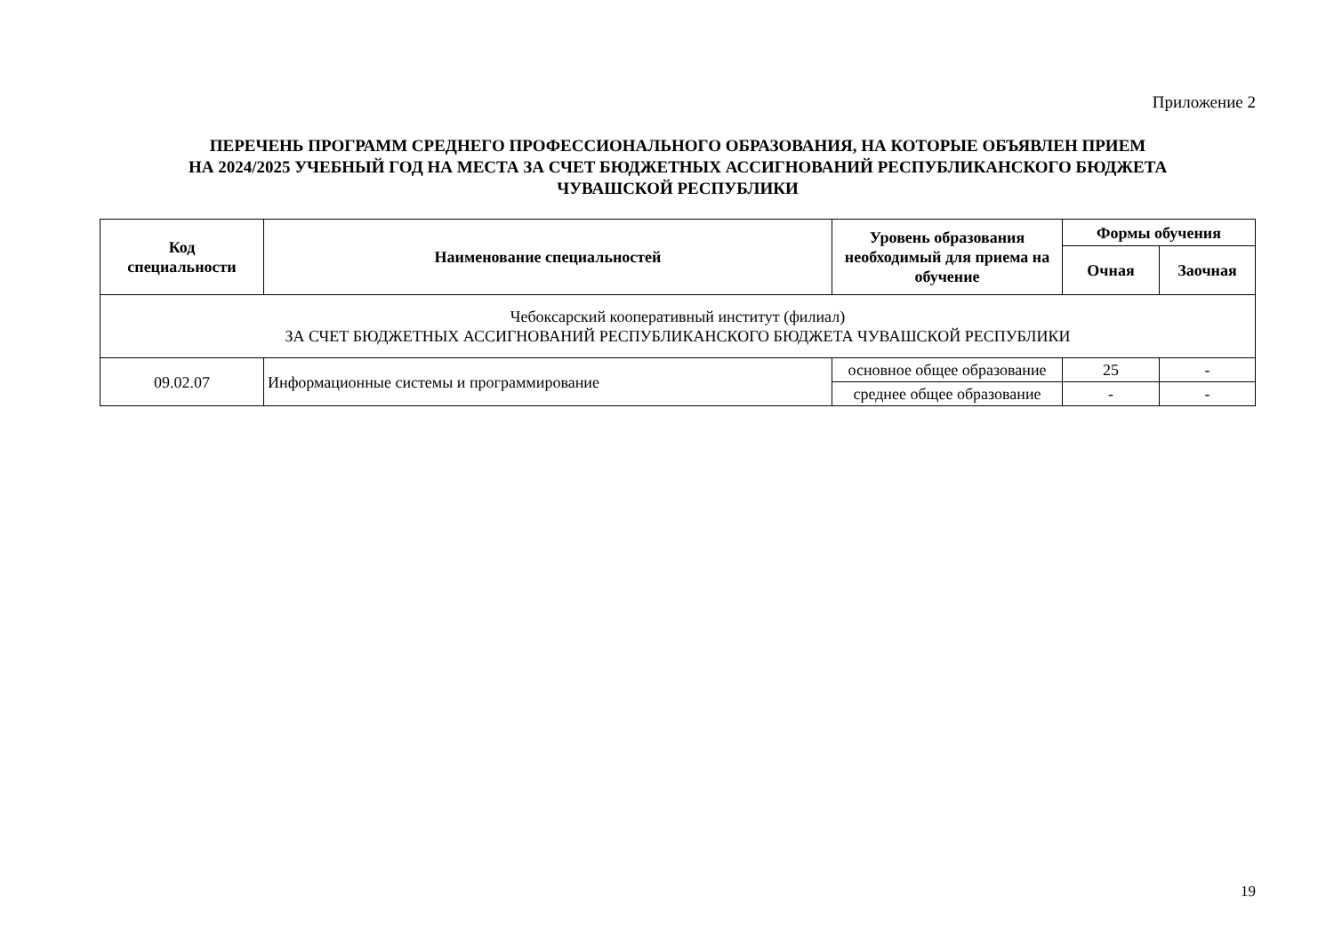Приложение 2
ПЕРЕЧЕНЬ ПРОГРАММ СРЕДНЕГО ПРОФЕССИОНАЛЬНОГО ОБРАЗОВАНИЯ, НА КОТОРЫЕ ОБЪЯВЛЕН ПРИЕМ
НА 2024/2025 УЧЕБНЫЙ ГОД НА МЕСТА ЗА СЧЕТ БЮДЖЕТНЫХ АССИГНОВАНИЙ РЕСПУБЛИКАНСКОГО БЮДЖЕТА
ЧУВАШСКОЙ РЕСПУБЛИКИ
| Код специальности | Наименование специальностей | Уровень образования необходимый для приема на обучение | Формы обучения | |
| --- | --- | --- | --- | --- |
| | | | Очная | Заочная |
| Чебоксарский кооперативный институт (филиал) ЗА СЧЕТ БЮДЖЕТНЫХ АССИГНОВАНИЙ РЕСПУБЛИКАНСКОГО БЮДЖЕТА ЧУВАШСКОЙ РЕСПУБЛИКИ | | | | |
| 09.02.07 | Информационные системы и программирование | основное общее образование | 25 | - |
| | | среднее общее образование | - | - |
19